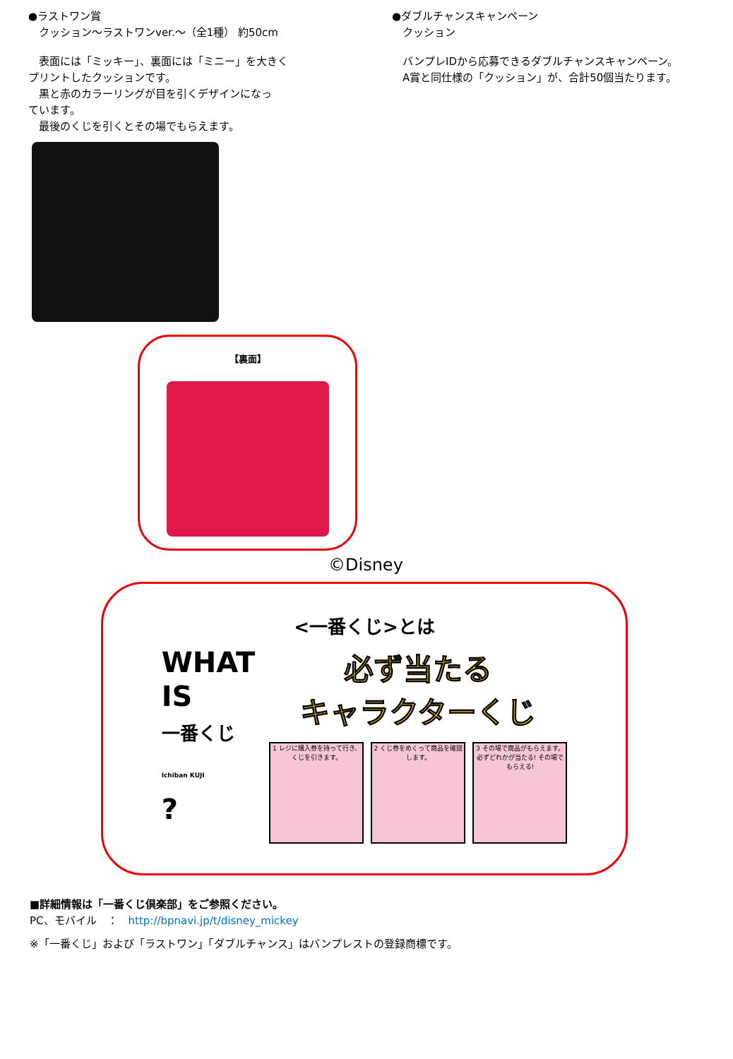●ラストワン賞
　クッション～ラストワンver.～（全1種） 約50cm
　表面には「ミッキー」、裏面には「ミニー」を大きく
プリントしたクッションです。
　黒と赤のカラーリングが目を引くデザインになっ
ています。
　最後のくじを引くとその場でもらえます。
●ダブルチャンスキャンペーン
　クッション
　バンプレIDから応募できるダブルチャンスキャンペーン。
　A賞と同仕様の「クッション」が、合計50個当たります。
【裏面】
©Disney
<一番くじ>とは
WHAT
IS
一番くじ
Ichiban KUJI
?
必ず当たる
キャラクターくじ
1 レジに購入券を持って行き、くじを引きます。
2 くじ券をめくって商品を確認します。
3 その場で商品がもらえます。 必ずどれかが当たる! その場でもらえる!
■詳細情報は「一番くじ倶楽部」をご参照ください。
PC、モバイル　：　http://bpnavi.jp/t/disney_mickey
※「一番くじ」および「ラストワン」「ダブルチャンス」はバンプレストの登録商標です。